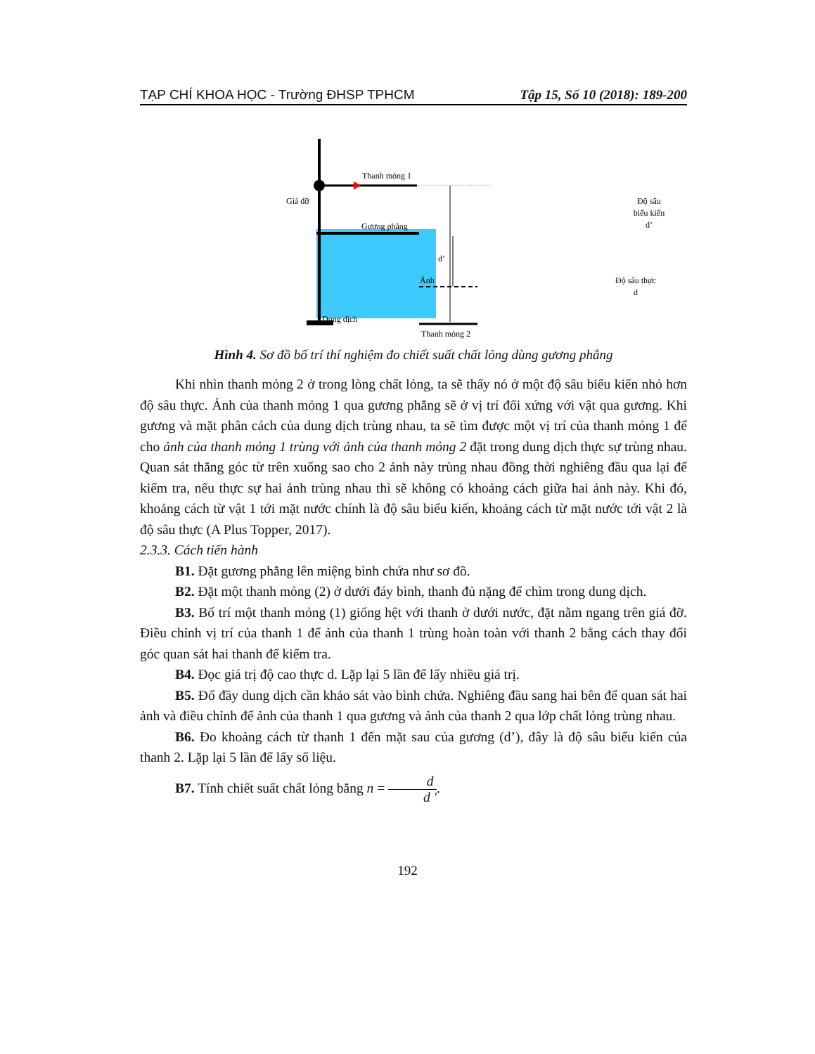TẠP CHÍ KHOA HỌC - Trường ĐHSP TPHCM Tập 15, Số 10 (2018): 189-200
Thanh mỏng 1
Giá đỡ
Gương phẳng
Độ sâu
biểu kiến
d’
d’
Ảnh
Độ sâu thực
d
Dung dịch
Thanh mỏng 2
Hình 4. Sơ đồ bố trí thí nghiệm đo chiết suất chất lỏng dùng gương phẳng
Khi nhìn thanh mỏng 2 ở trong lòng chất lỏng, ta sẽ thấy nó ở một độ sâu biểu kiến nhỏ hơn độ sâu thực. Ảnh của thanh mỏng 1 qua gương phẳng sẽ ở vị trí đối xứng với vật qua gương. Khi gương và mặt phân cách của dung dịch trùng nhau, ta sẽ tìm được một vị trí của thanh mỏng 1 để cho ảnh của thanh mỏng 1 trùng với ảnh của thanh mỏng 2 đặt trong dung dịch thực sự trùng nhau. Quan sát thẳng góc từ trên xuống sao cho 2 ảnh này trùng nhau đồng thời nghiêng đầu qua lại để kiểm tra, nếu thực sự hai ảnh trùng nhau thì sẽ không có khoảng cách giữa hai ảnh này. Khi đó, khoảng cách từ vật 1 tới mặt nước chính là độ sâu biểu kiến, khoảng cách từ mặt nước tới vật 2 là độ sâu thực (A Plus Topper, 2017).
2.3.3. Cách tiến hành
B1. Đặt gương phẳng lên miệng bình chứa như sơ đồ.
B2. Đặt một thanh mỏng (2) ở dưới đáy bình, thanh đủ nặng để chìm trong dung dịch.
B3. Bố trí một thanh mỏng (1) giống hệt với thanh ở dưới nước, đặt nằm ngang trên giá đỡ. Điều chỉnh vị trí của thanh 1 để ảnh của thanh 1 trùng hoàn toàn với thanh 2 bằng cách thay đổi góc quan sát hai thanh để kiểm tra.
B4. Đọc giá trị độ cao thực d. Lặp lại 5 lần để lấy nhiều giá trị.
B5. Đổ đầy dung dịch cần khảo sát vào bình chứa. Nghiêng đầu sang hai bên để quan sát hai ảnh và điều chỉnh để ảnh của thanh 1 qua gương và ảnh của thanh 2 qua lớp chất lỏng trùng nhau.
B6. Đo khoảng cách từ thanh 1 đến mặt sau của gương (d’), đây là độ sâu biểu kiến của thanh 2. Lặp lại 5 lần để lấy số liệu.
B7. Tính chiết suất chất lỏng bằng n = d d '.
192